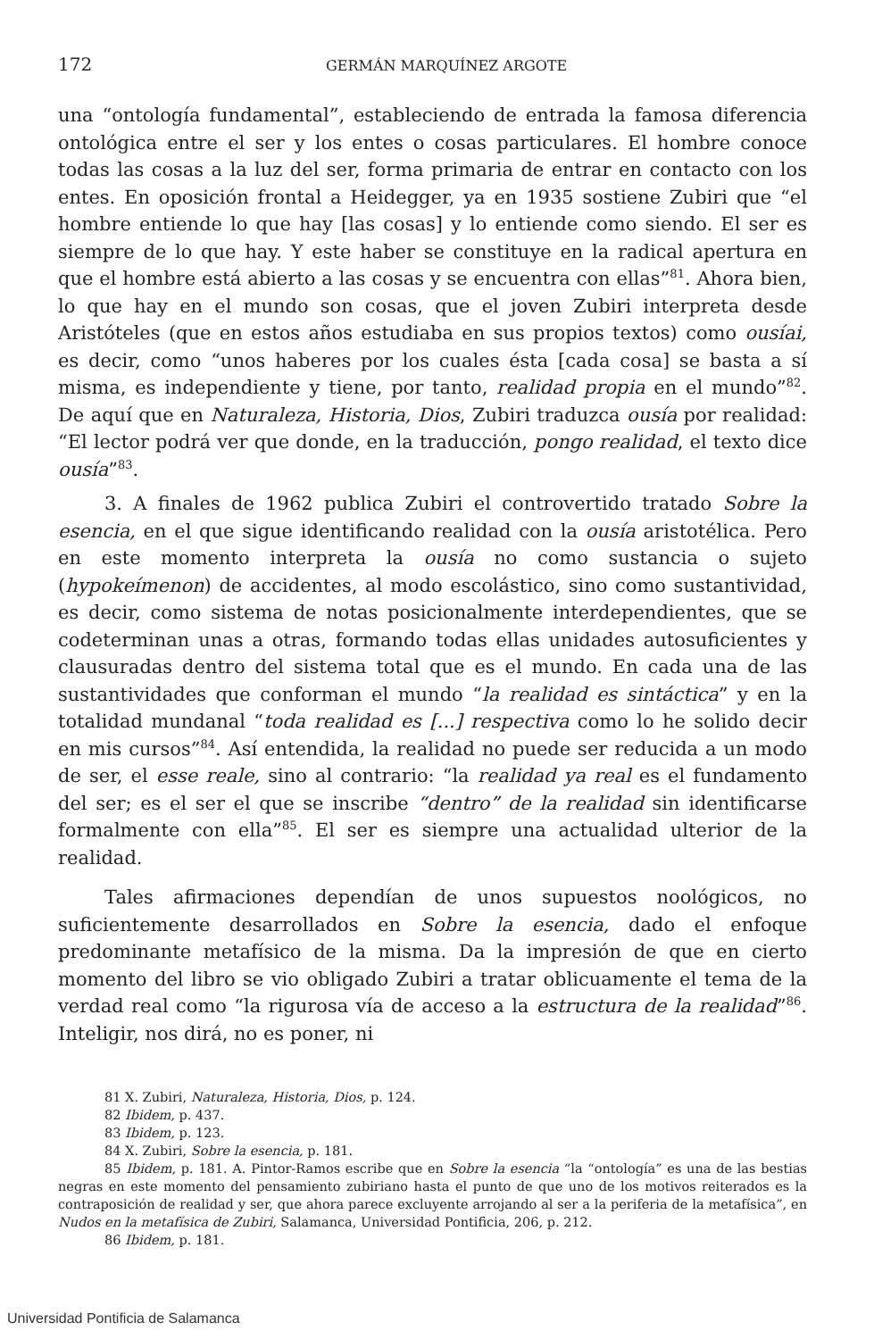172 GERMÁN MARQUÍNEZ ARGOTE
una “ontología fundamental”, estableciendo de entrada la famosa diferencia ontológica entre el ser y los entes o cosas particulares. El hombre conoce todas las cosas a la luz del ser, forma primaria de entrar en contacto con los entes. En oposición frontal a Heidegger, ya en 1935 sostiene Zubiri que “el hombre entiende lo que hay [las cosas] y lo entiende como siendo. El ser es siempre de lo que hay. Y este haber se constituye en la radical apertura en que el hombre está abierto a las cosas y se encuentra con ellas”<sup>81</sup>. Ahora bien, lo que hay en el mundo son cosas, que el joven Zubiri interpreta desde Aristóteles (que en estos años estudiaba en sus propios textos) como ousíai, es decir, como “unos haberes por los cuales ésta [cada cosa] se basta a sí misma, es independiente y tiene, por tanto, realidad propia en el mundo”<sup>82</sup>. De aquí que en Naturaleza, Historia, Dios, Zubiri traduzca ousía por realidad: “El lector podrá ver que donde, en la traducción, pongo realidad, el texto dice ousía”<sup>83</sup>.
3. A finales de 1962 publica Zubiri el controvertido tratado Sobre la esencia, en el que sigue identificando realidad con la ousía aristotélica. Pero en este momento interpreta la ousía no como sustancia o sujeto (hypokeímenon) de accidentes, al modo escolástico, sino como sustantividad, es decir, como sistema de notas posicionalmente interdependientes, que se codeterminan unas a otras, formando todas ellas unidades autosuficientes y clausuradas dentro del sistema total que es el mundo. En cada una de las sustantividades que conforman el mundo “la realidad es sintáctica” y en la totalidad mundanal “toda realidad es [...] respectiva como lo he solido decir en mis cursos”<sup>84</sup>. Así entendida, la realidad no puede ser reducida a un modo de ser, el esse reale, sino al contrario: “la realidad ya real es el fundamento del ser; es el ser el que se inscribe “dentro” de la realidad sin identificarse formalmente con ella”<sup>85</sup>. El ser es siempre una actualidad ulterior de la realidad.
Tales afirmaciones dependían de unos supuestos noológicos, no suficientemente desarrollados en Sobre la esencia, dado el enfoque predominante metafísico de la misma. Da la impresión de que en cierto momento del libro se vio obligado Zubiri a tratar oblicuamente el tema de la verdad real como “la rigurosa vía de acceso a la estructura de la realidad”<sup>86</sup>. Inteligir, nos dirá, no es poner, ni
81 X. Zubiri, Naturaleza, Historia, Dios, p. 124.
82 Ibidem, p. 437.
83 Ibidem, p. 123.
84 X. Zubiri, Sobre la esencia, p. 181.
85 Ibidem, p. 181. A. Pintor-Ramos escribe que en Sobre la esencia “la “ontología” es una de las bestias negras en este momento del pensamiento zubiriano hasta el punto de que uno de los motivos reiterados es la contraposición de realidad y ser, que ahora parece excluyente arrojando al ser a la periferia de la metafísica”, en Nudos en la metafísica de Zubiri, Salamanca, Universidad Pontificia, 206, p. 212.
86 Ibidem, p. 181.
Universidad Pontificia de Salamanca